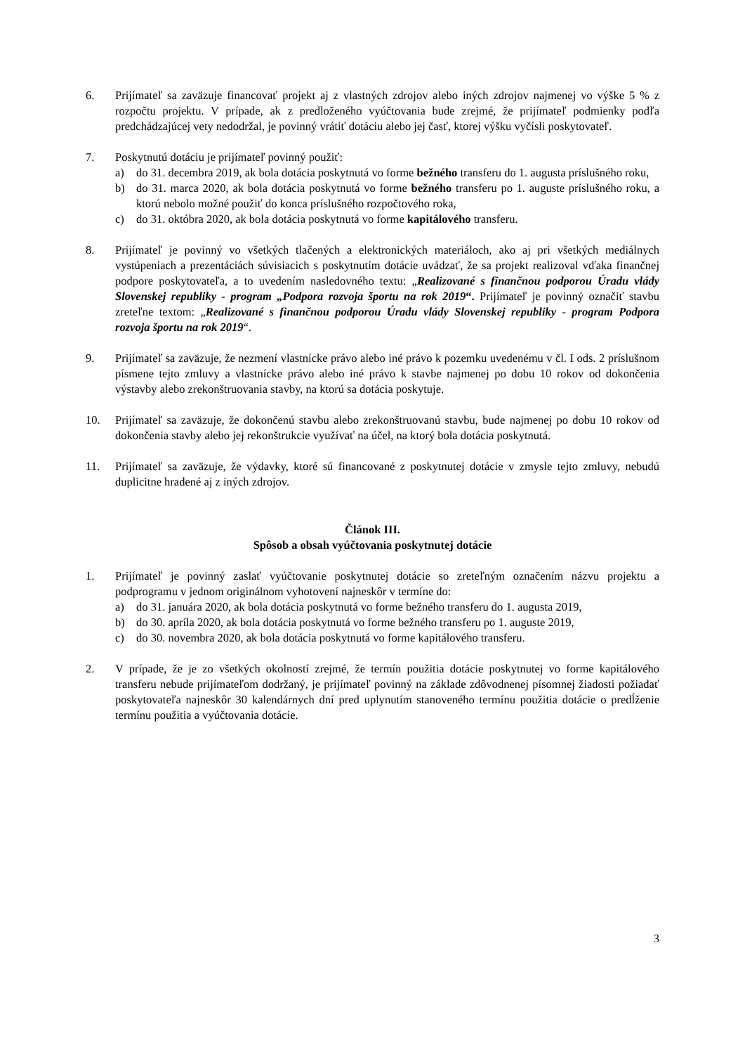6. Prijímateľ sa zaväzuje financovať projekt aj z vlastných zdrojov alebo iných zdrojov najmenej vo výške 5 % z rozpočtu projektu. V prípade, ak z predloženého vyúčtovania bude zrejmé, že prijímateľ podmienky podľa predchádzajúcej vety nedodržal, je povinný vrátiť dotáciu alebo jej časť, ktorej výšku vyčísli poskytovateľ.
7. Poskytnutú dotáciu je prijímateľ povinný použiť:
a) do 31. decembra 2019, ak bola dotácia poskytnutá vo forme bežného transferu do 1. augusta príslušného roku,
b) do 31. marca 2020, ak bola dotácia poskytnutá vo forme bežného transferu po 1. auguste príslušného roku, a ktorú nebolo možné použiť do konca príslušného rozpočtového roka,
c) do 31. októbra 2020, ak bola dotácia poskytnutá vo forme kapitálového transferu.
8. Prijímateľ je povinný vo všetkých tlačených a elektronických materiáloch, ako aj pri všetkých mediálnych vystúpeniach a prezentáciách súvisiacich s poskytnutím dotácie uvádzať, že sa projekt realizoval vďaka finančnej podpore poskytovateľa, a to uvedením nasledovného textu: „Realizované s finančnou podporou Úradu vlády Slovenskej republiky - program „Podpora rozvoja športu na rok 2019“. Prijímateľ je povinný označiť stavbu zreteľne textom: „Realizované s finančnou podporou Úradu vlády Slovenskej republiky - program Podpora rozvoja športu na rok 2019“.
9. Prijímateľ sa zaväzuje, že nezmení vlastnícke právo alebo iné právo k pozemku uvedenému v čl. I ods. 2 príslušnom písmene tejto zmluvy a vlastnícke právo alebo iné právo k stavbe najmenej po dobu 10 rokov od dokončenia výstavby alebo zrekonštruovania stavby, na ktorú sa dotácia poskytuje.
10. Prijímateľ sa zaväzuje, že dokončenú stavbu alebo zrekonštruovanú stavbu, bude najmenej po dobu 10 rokov od dokončenia stavby alebo jej rekonštrukcie využívať na účel, na ktorý bola dotácia poskytnutá.
11. Prijímateľ sa zaväzuje, že výdavky, ktoré sú financované z poskytnutej dotácie v zmysle tejto zmluvy, nebudú duplicitne hradené aj z iných zdrojov.
Článok III.
Spôsob a obsah vyúčtovania poskytnutej dotácie
1. Prijímateľ je povinný zaslať vyúčtovanie poskytnutej dotácie so zreteľným označením názvu projektu a podprogramu v jednom originálnom vyhotovení najneskôr v termíne do:
a) do 31. januára 2020, ak bola dotácia poskytnutá vo forme bežného transferu do 1. augusta 2019,
b) do 30. apríla 2020, ak bola dotácia poskytnutá vo forme bežného transferu po 1. auguste 2019,
c) do 30. novembra 2020, ak bola dotácia poskytnutá vo forme kapitálového transferu.
2. V prípade, že je zo všetkých okolností zrejmé, že termín použitia dotácie poskytnutej vo forme kapitálového transferu nebude prijímateľom dodržaný, je prijímateľ povinný na základe zdôvodnenej písomnej žiadosti požiadať poskytovateľa najneskôr 30 kalendárnych dní pred uplynutím stanoveného termínu použitia dotácie o predĺženie termínu použitia a vyúčtovania dotácie.
3